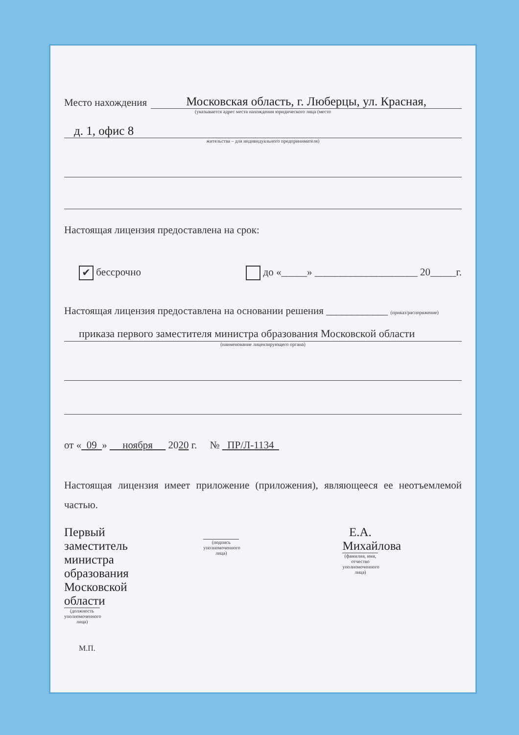Место нахождения
Московская область, г. Люберцы, ул. Красная,
(указывается адрес места нахождения юридического лица (место
д. 1, офис 8
жительства – для индивидуального предпринимателя)
Настоящая лицензия предоставлена на срок:
✔ бессрочно до «_____» ____________________ 20_____г.
Настоящая лицензия предоставлена на основании решения ____________ (приказ/распоряжение)
приказа первого заместителя министра образования Московской области
(наименование лицензирующего органа)
от « 09 » ноября 2020 г. № ПР/Л-1134
Настоящая лицензия имеет приложение (приложения), являющееся ее неотъемлемой частью.
Первый заместитель министра образования Московской области
(должность уполномоченного лица)
(подпись уполномоченного лица)
Е.А. Михайлова
(фамилия, имя, отчество уполномоченного лица)
М.П.